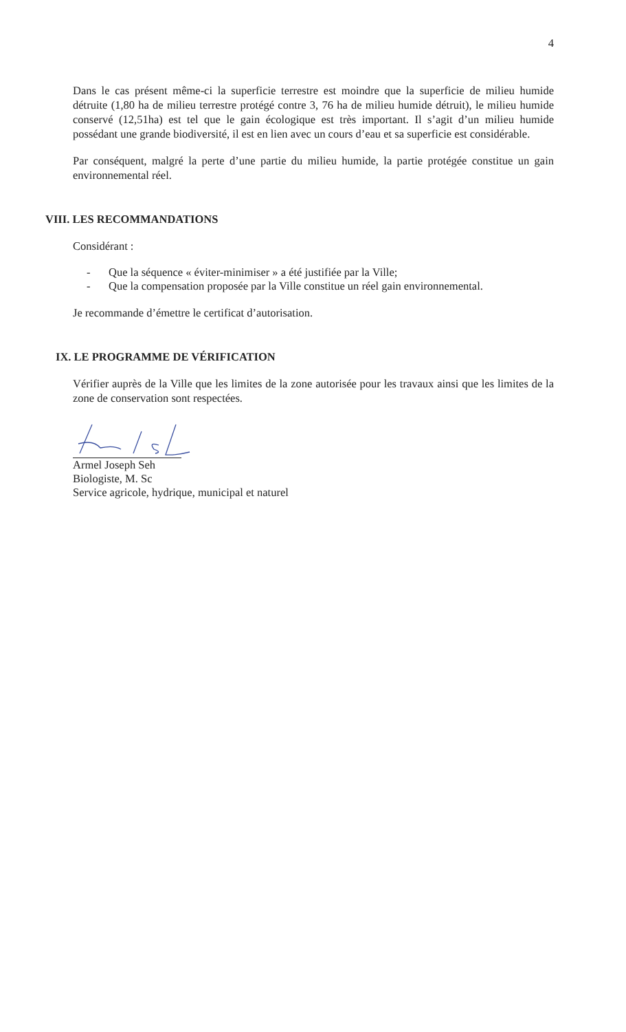4
Dans le cas présent même-ci la superficie terrestre est moindre que la superficie de milieu humide détruite (1,80 ha de milieu terrestre protégé contre 3, 76 ha de milieu humide détruit), le milieu humide conservé (12,51ha) est tel que le gain écologique est très important. Il s’agit d’un milieu humide possédant une grande biodiversité, il est en lien avec un cours d’eau et sa superficie est considérable.
Par conséquent, malgré la perte d’une partie du milieu humide, la partie protégée constitue un gain environnemental réel.
VIII. LES RECOMMANDATIONS
Considérant :
- Que la séquence « éviter-minimiser » a été justifiée par la Ville;
- Que la compensation proposée par la Ville constitue un réel gain environnemental.
Je recommande d’émettre le certificat d’autorisation.
IX. LE PROGRAMME DE VÉRIFICATION
Vérifier auprès de la Ville que les limites de la zone autorisée pour les travaux ainsi que les limites de la zone de conservation sont respectées.
Armel Joseph Seh
Biologiste, M. Sc
Service agricole, hydrique, municipal et naturel